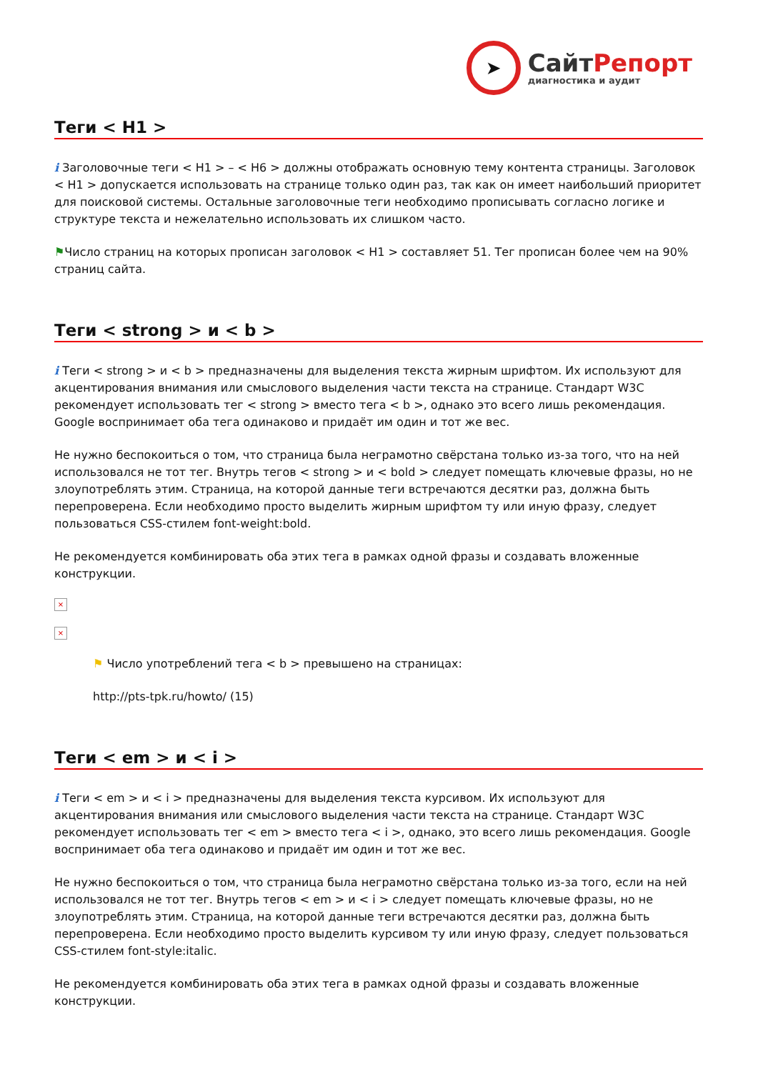➤
Сайт Репорт
диагностика и аудит
Теги < H1 >
i Заголовочные теги < H1 > – < H6 > должны отображать основную тему контента страницы. Заголовок < H1 > допускается использовать на странице только один раз, так как он имеет наибольший приоритет для поисковой системы. Остальные заголовочные теги необходимо прописывать согласно логике и структуре текста и нежелательно использовать их слишком часто.
⚑Число страниц на которых прописан заголовок < H1 > составляет 51. Тег прописан более чем на 90% страниц сайта.
Теги < strong > и < b >
i Теги < strong > и < b > предназначены для выделения текста жирным шрифтом. Их используют для акцентирования внимания или смыслового выделения части текста на странице. Стандарт W3C рекомендует использовать тег < strong > вместо тега < b >, однако это всего лишь рекомендация. Google воспринимает оба тега одинаково и придаёт им один и тот же вес.
Не нужно беспокоиться о том, что страница была неграмотно свёрстана только из-за того, что на ней использовался не тот тег. Внутрь тегов < strong > и < bold > следует помещать ключевые фразы, но не злоупотреблять этим. Страница, на которой данные теги встречаются десятки раз, должна быть перепроверена. Если необходимо просто выделить жирным шрифтом ту или иную фразу, следует пользоваться CSS-стилем font-weight:bold.
Не рекомендуется комбинировать оба этих тега в рамках одной фразы и создавать вложенные конструкции.
×
×
⚑ Число употреблений тега < b > превышено на страницах:
http://pts-tpk.ru/howto/ (15)
Теги < em > и < i >
i Теги < em > и < i > предназначены для выделения текста курсивом. Их используют для акцентирования внимания или смыслового выделения части текста на странице. Стандарт W3C рекомендует использовать тег < em > вместо тега < i >, однако, это всего лишь рекомендация. Google воспринимает оба тега одинаково и придаёт им один и тот же вес.
Не нужно беспокоиться о том, что страница была неграмотно свёрстана только из-за того, если на ней использовался не тот тег. Внутрь тегов < em > и < i > следует помещать ключевые фразы, но не злоупотреблять этим. Страница, на которой данные теги встречаются десятки раз, должна быть перепроверена. Если необходимо просто выделить курсивом ту или иную фразу, следует пользоваться CSS-стилем font-style:italic.
Не рекомендуется комбинировать оба этих тега в рамках одной фразы и создавать вложенные конструкции.